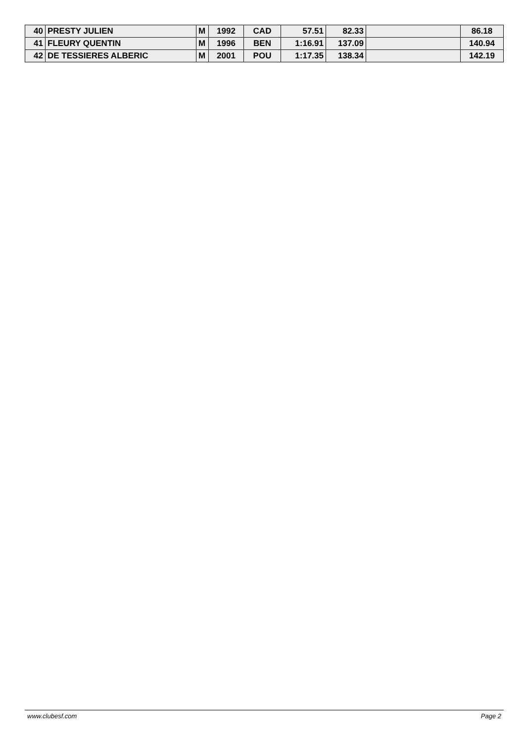| 40 | PRESTY JULIEN | M | 1992 | CAD | 57.51 | 82.33 | | 86.18 |
| 41 | FLEURY QUENTIN | M | 1996 | BEN | 1:16.91 | 137.09 | | 140.94 |
| 42 | DE TESSIERES ALBERIC | M | 2001 | POU | 1:17.35 | 138.34 | | 142.19 |
www.clubesf.com Page 2